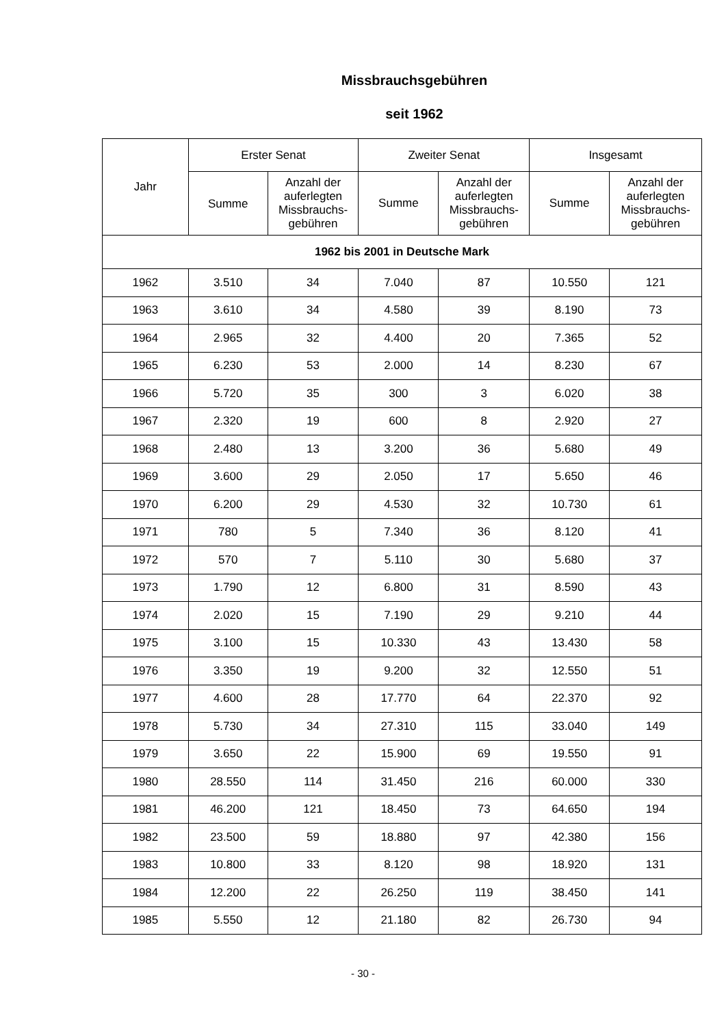Missbrauchsgebühren
seit 1962
| Jahr | Erster Senat | | Zweiter Senat | | Insgesamt | |
| --- | --- | --- | --- | --- | --- | --- |
| | Summe | Anzahl der auferlegten Missbrauchs-gebühren | Summe | Anzahl der auferlegten Missbrauchs-gebühren | Summe | Anzahl der auferlegten Missbrauchs-gebühren |
| 1962 bis 2001 in Deutsche Mark | | | | | | |
| 1962 | 3.510 | 34 | 7.040 | 87 | 10.550 | 121 |
| 1963 | 3.610 | 34 | 4.580 | 39 | 8.190 | 73 |
| 1964 | 2.965 | 32 | 4.400 | 20 | 7.365 | 52 |
| 1965 | 6.230 | 53 | 2.000 | 14 | 8.230 | 67 |
| 1966 | 5.720 | 35 | 300 | 3 | 6.020 | 38 |
| 1967 | 2.320 | 19 | 600 | 8 | 2.920 | 27 |
| 1968 | 2.480 | 13 | 3.200 | 36 | 5.680 | 49 |
| 1969 | 3.600 | 29 | 2.050 | 17 | 5.650 | 46 |
| 1970 | 6.200 | 29 | 4.530 | 32 | 10.730 | 61 |
| 1971 | 780 | 5 | 7.340 | 36 | 8.120 | 41 |
| 1972 | 570 | 7 | 5.110 | 30 | 5.680 | 37 |
| 1973 | 1.790 | 12 | 6.800 | 31 | 8.590 | 43 |
| 1974 | 2.020 | 15 | 7.190 | 29 | 9.210 | 44 |
| 1975 | 3.100 | 15 | 10.330 | 43 | 13.430 | 58 |
| 1976 | 3.350 | 19 | 9.200 | 32 | 12.550 | 51 |
| 1977 | 4.600 | 28 | 17.770 | 64 | 22.370 | 92 |
| 1978 | 5.730 | 34 | 27.310 | 115 | 33.040 | 149 |
| 1979 | 3.650 | 22 | 15.900 | 69 | 19.550 | 91 |
| 1980 | 28.550 | 114 | 31.450 | 216 | 60.000 | 330 |
| 1981 | 46.200 | 121 | 18.450 | 73 | 64.650 | 194 |
| 1982 | 23.500 | 59 | 18.880 | 97 | 42.380 | 156 |
| 1983 | 10.800 | 33 | 8.120 | 98 | 18.920 | 131 |
| 1984 | 12.200 | 22 | 26.250 | 119 | 38.450 | 141 |
| 1985 | 5.550 | 12 | 21.180 | 82 | 26.730 | 94 |
- 30 -